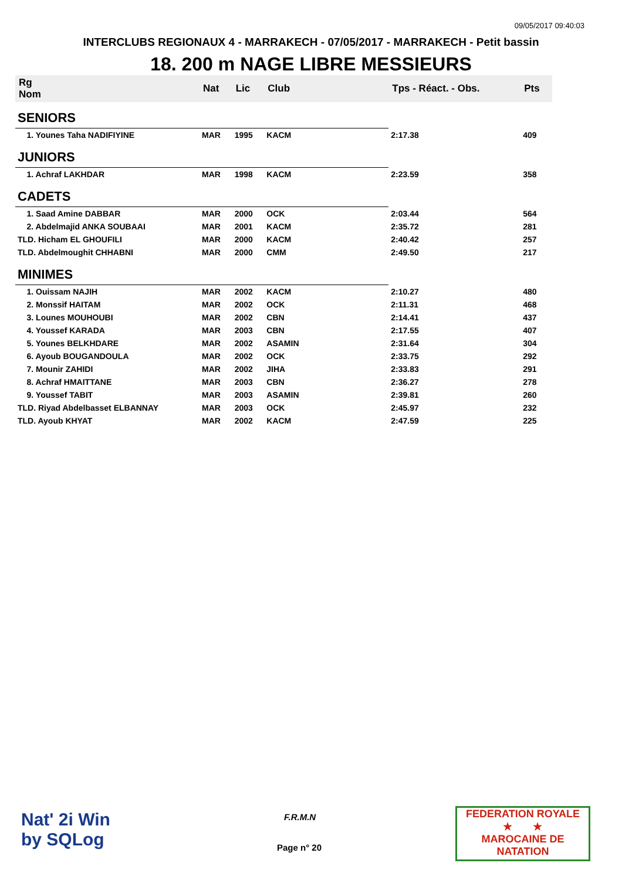09/05/2017 09:40:03
INTERCLUBS REGIONAUX 4 - MARRAKECH - 07/05/2017 - MARRAKECH - Petit bassin
18. 200 m NAGE LIBRE MESSIEURS
| Rg Nom | | Nat | Lic | Club | Tps - Réact. - Obs. | Pts |
| --- | --- | --- | --- | --- | --- | --- |
| SENIORS | | | | | | |
| 1. Younes Taha NADIFIYINE | | MAR | 1995 | KACM | 2:17.38 | 409 |
| JUNIORS | | | | | | |
| 1. Achraf LAKHDAR | | MAR | 1998 | KACM | 2:23.59 | 358 |
| CADETS | | | | | | |
| 1. Saad Amine DABBAR | | MAR | 2000 | OCK | 2:03.44 | 564 |
| 2. Abdelmajid ANKA SOUBAAI | | MAR | 2001 | KACM | 2:35.72 | 281 |
| TLD. Hicham EL GHOUFILI | | MAR | 2000 | KACM | 2:40.42 | 257 |
| TLD. Abdelmoughit CHHABNI | | MAR | 2000 | CMM | 2:49.50 | 217 |
| MINIMES | | | | | | |
| 1. Ouissam NAJIH | | MAR | 2002 | KACM | 2:10.27 | 480 |
| 2. Monssif HAITAM | | MAR | 2002 | OCK | 2:11.31 | 468 |
| 3. Lounes MOUHOUBI | | MAR | 2002 | CBN | 2:14.41 | 437 |
| 4. Youssef KARADA | | MAR | 2003 | CBN | 2:17.55 | 407 |
| 5. Younes BELKHDARE | | MAR | 2002 | ASAMIN | 2:31.64 | 304 |
| 6. Ayoub BOUGANDOULA | | MAR | 2002 | OCK | 2:33.75 | 292 |
| 7. Mounir ZAHIDI | | MAR | 2002 | JIHA | 2:33.83 | 291 |
| 8. Achraf HMAITTANE | | MAR | 2003 | CBN | 2:36.27 | 278 |
| 9. Youssef TABIT | | MAR | 2003 | ASAMIN | 2:39.81 | 260 |
| TLD. Riyad Abdelbasset ELBANNAY | | MAR | 2003 | OCK | 2:45.97 | 232 |
| TLD. Ayoub KHYAT | | MAR | 2002 | KACM | 2:47.59 | 225 |
Nat' 2i Win
by SQLog
F.R.M.N
Page n° 20
FEDERATION ROYALE
★ ★
MAROCAINE DE NATATION